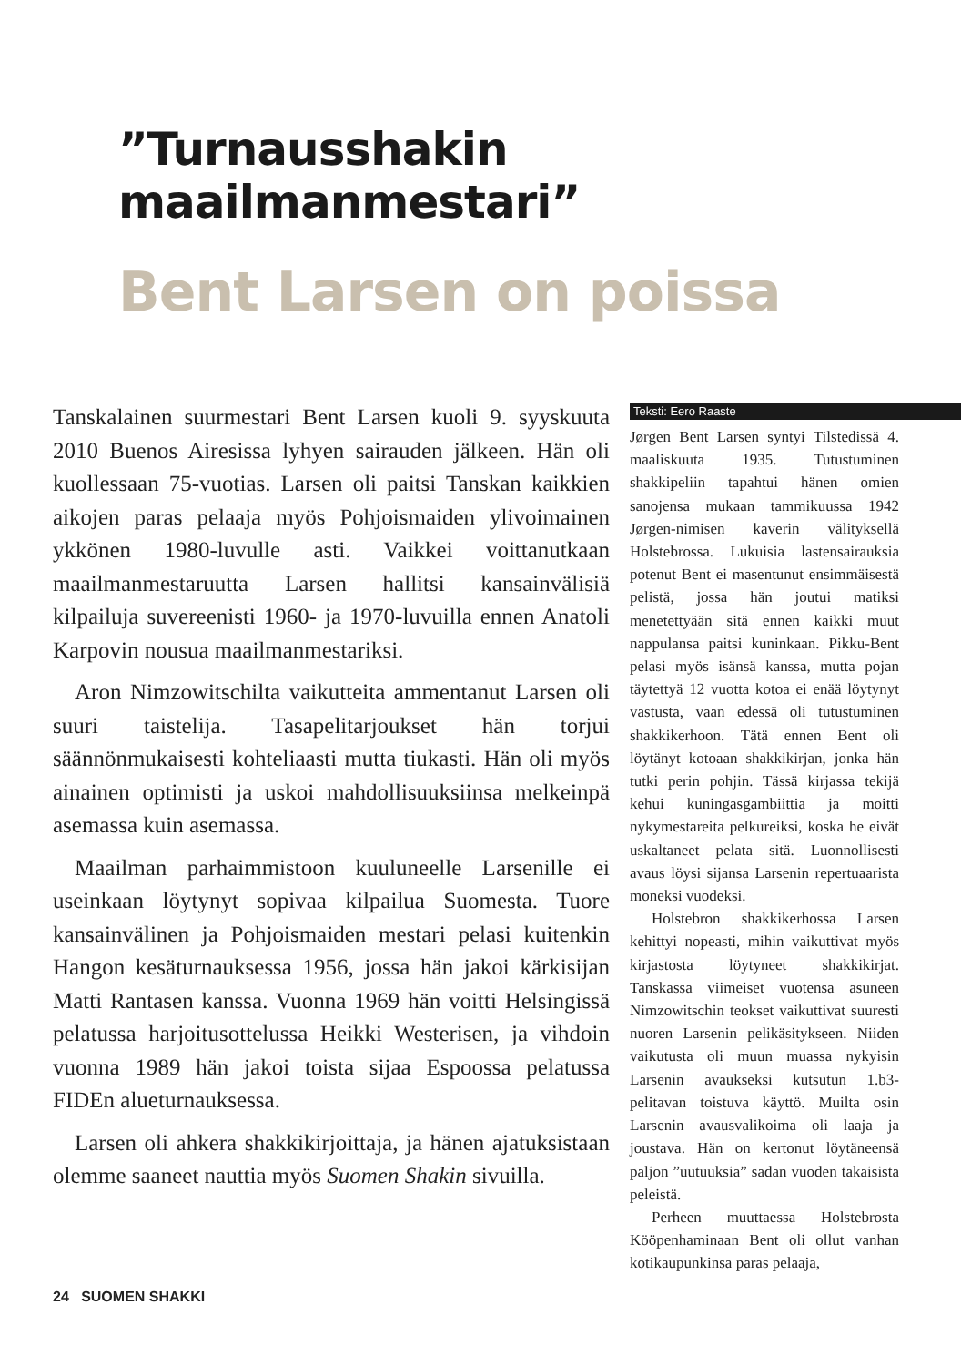”Turnausshakin
maailmanmestari”
Bent Larsen on poissa
Tanskalainen suurmestari Bent Larsen kuoli 9. syyskuuta 2010 Buenos Airesissa lyhyen sairauden jälkeen. Hän oli kuollessaan 75-vuotias. Larsen oli paitsi Tanskan kaikkien aikojen paras pelaaja myös Pohjoismaiden ylivoimainen ykkönen 1980-luvulle asti. Vaikkei voittanutkaan maailmanmestaruutta Larsen hallitsi kansainvälisiä kilpailuja suvereenisti 1960- ja 1970-luvuilla ennen Anatoli Karpovin nousua maailmanmestariksi.
Aron Nimzowitschilta vaikutteita ammentanut Larsen oli suuri taistelija. Tasapelitarjoukset hän torjui säännönmukaisesti kohteliaasti mutta tiukasti. Hän oli myös ainainen optimisti ja uskoi mahdollisuuksiinsa melkeinpä asemassa kuin asemassa.
Maailman parhaimmistoon kuuluneelle Larsenille ei useinkaan löytynyt sopivaa kilpailua Suomesta. Tuore kansainvälinen ja Pohjoismaiden mestari pelasi kuitenkin Hangon kesäturnauksessa 1956, jossa hän jakoi kärkisijan Matti Rantasen kanssa. Vuonna 1969 hän voitti Helsingissä pelatussa harjoitusottelussa Heikki Westerisen, ja vihdoin vuonna 1989 hän jakoi toista sijaa Espoossa pelatussa FIDEn alueturnauksessa.
Larsen oli ahkera shakkikirjoittaja, ja hänen ajatuksistaan olemme saaneet nauttia myös Suomen Shakin sivuilla.
Teksti: Eero Raaste
Jørgen Bent Larsen syntyi Tilstedissä 4. maaliskuuta 1935. Tutustuminen shakkipeliin tapahtui hänen omien sanojensa mukaan tammikuussa 1942 Jørgen-nimisen kaverin välityksellä Holstebrossa. Lukuisia lastensairauksia potenut Bent ei masentunut ensimmäisestä pelistä, jossa hän joutui matiksi menetettyään sitä ennen kaikki muut nappulansa paitsi kuninkaan. Pikku-Bent pelasi myös isänsä kanssa, mutta pojan täytettyä 12 vuotta kotoa ei enää löytynyt vastusta, vaan edessä oli tutustuminen shakkikerhoon. Tätä ennen Bent oli löytänyt kotoaan shakkikirjan, jonka hän tutki perin pohjin. Tässä kirjassa tekijä kehui kuningasgambiittia ja moitti nykymestareita pelkureiksi, koska he eivät uskaltaneet pelata sitä. Luonnollisesti avaus löysi sijansa Larsenin repertuaarista moneksi vuodeksi.
Holstebron shakkikerhossa Larsen kehittyi nopeasti, mihin vaikuttivat myös kirjastosta löytyneet shakkikirjat. Tanskassa viimeiset vuotensa asuneen Nimzowitschin teokset vaikuttivat suuresti nuoren Larsenin pelikäsitykseen. Niiden vaikutusta oli muun muassa nykyisin Larsenin avaukseksi kutsutun 1.b3-pelitavan toistuva käyttö. Muilta osin Larsenin avausvalikoima oli laaja ja joustava. Hän on kertonut löytäneensä paljon ”uutuuksia” sadan vuoden takaisista peleistä.
Perheen muuttaessa Holstebrosta Kööpenhaminaan Bent oli ollut vanhan kotikaupunkinsa paras pelaaja,
24 SUOMEN SHAKKI